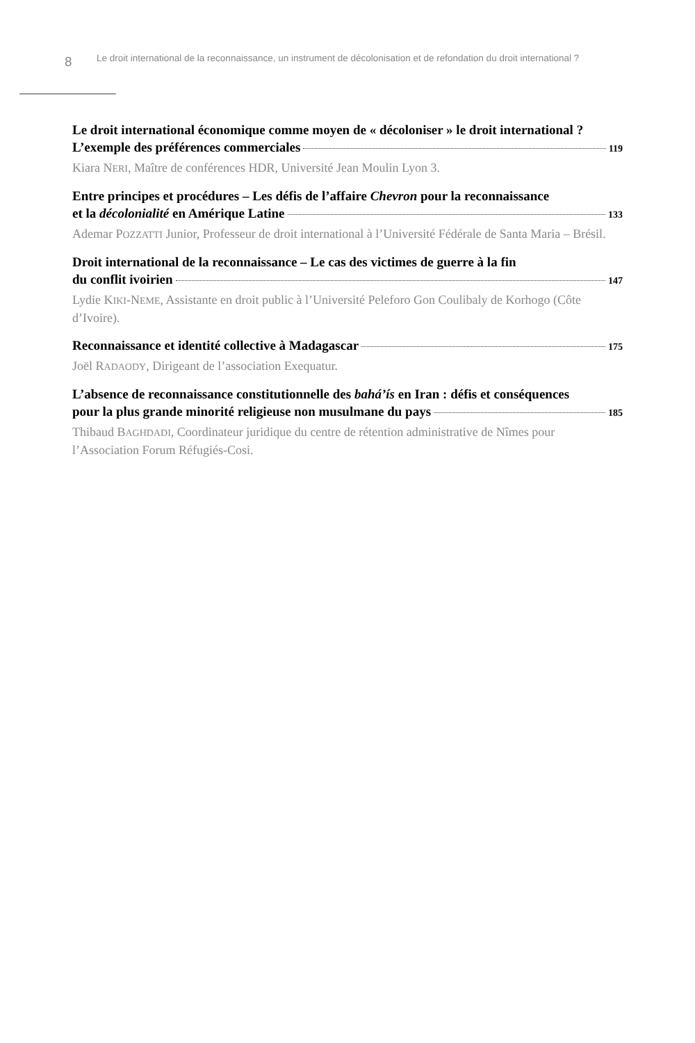8 Le droit international de la reconnaissance, un instrument de décolonisation et de refondation du droit international ?
Le droit international économique comme moyen de « décoloniser » le droit international ?
L’exemple des préférences commerciales 119
Kiara NERI, Maître de conférences HDR, Université Jean Moulin Lyon 3.
Entre principes et procédures – Les défis de l’affaire Chevron pour la reconnaissance
et la décolonialité en Amérique Latine 133
Ademar POZZATTI Junior, Professeur de droit international à l’Université Fédérale de Santa Maria – Brésil.
Droit international de la reconnaissance – Le cas des victimes de guerre à la fin
du conflit ivoirien 147
Lydie KIKI-NEME, Assistante en droit public à l’Université Peleforo Gon Coulibaly de Korhogo (Côte d’Ivoire).
Reconnaissance et identité collective à Madagascar 175
Joël RADAODY, Dirigeant de l’association Exequatur.
L’absence de reconnaissance constitutionnelle des bahá’ís en Iran : défis et conséquences
pour la plus grande minorité religieuse non musulmane du pays 185
Thibaud BAGHDADI, Coordinateur juridique du centre de rétention administrative de Nîmes pour l’Association Forum Réfugiés-Cosi.